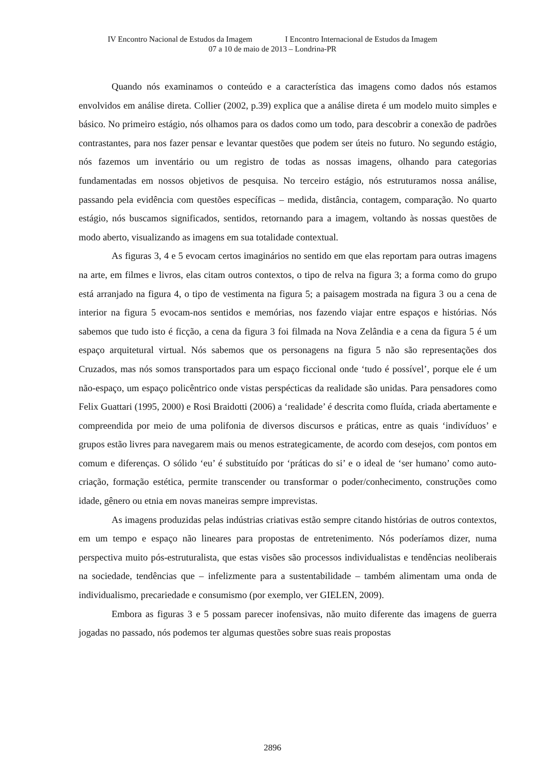IV Encontro Nacional de Estudos da Imagem I Encontro Internacional de Estudos da Imagem
07 a 10 de maio de 2013 – Londrina-PR
Quando nós examinamos o conteúdo e a característica das imagens como dados nós estamos envolvidos em análise direta. Collier (2002, p.39) explica que a análise direta é um modelo muito simples e básico. No primeiro estágio, nós olhamos para os dados como um todo, para descobrir a conexão de padrões contrastantes, para nos fazer pensar e levantar questões que podem ser úteis no futuro. No segundo estágio, nós fazemos um inventário ou um registro de todas as nossas imagens, olhando para categorias fundamentadas em nossos objetivos de pesquisa. No terceiro estágio, nós estruturamos nossa análise, passando pela evidência com questões específicas – medida, distância, contagem, comparação. No quarto estágio, nós buscamos significados, sentidos, retornando para a imagem, voltando às nossas questões de modo aberto, visualizando as imagens em sua totalidade contextual.
As figuras 3, 4 e 5 evocam certos imaginários no sentido em que elas reportam para outras imagens na arte, em filmes e livros, elas citam outros contextos, o tipo de relva na figura 3; a forma como do grupo está arranjado na figura 4, o tipo de vestimenta na figura 5; a paisagem mostrada na figura 3 ou a cena de interior na figura 5 evocam-nos sentidos e memórias, nos fazendo viajar entre espaços e histórias. Nós sabemos que tudo isto é ficção, a cena da figura 3 foi filmada na Nova Zelândia e a cena da figura 5 é um espaço arquitetural virtual. Nós sabemos que os personagens na figura 5 não são representações dos Cruzados, mas nós somos transportados para um espaço ficcional onde ‘tudo é possível’, porque ele é um não-espaço, um espaço policêntrico onde vistas perspécticas da realidade são unidas. Para pensadores como Felix Guattari (1995, 2000) e Rosi Braidotti (2006) a ‘realidade’ é descrita como fluída, criada abertamente e compreendida por meio de uma polifonia de diversos discursos e práticas, entre as quais ‘indivíduos’ e grupos estão livres para navegarem mais ou menos estrategicamente, de acordo com desejos, com pontos em comum e diferenças. O sólido ‘eu’ é substituído por ‘práticas do si’ e o ideal de ‘ser humano’ como auto-criação, formação estética, permite transcender ou transformar o poder/conhecimento, construções como idade, gênero ou etnia em novas maneiras sempre imprevistas.
As imagens produzidas pelas indústrias criativas estão sempre citando histórias de outros contextos, em um tempo e espaço não lineares para propostas de entretenimento. Nós poderíamos dizer, numa perspectiva muito pós-estruturalista, que estas visões são processos individualistas e tendências neoliberais na sociedade, tendências que – infelizmente para a sustentabilidade – também alimentam uma onda de individualismo, precariedade e consumismo (por exemplo, ver GIELEN, 2009).
Embora as figuras 3 e 5 possam parecer inofensivas, não muito diferente das imagens de guerra jogadas no passado, nós podemos ter algumas questões sobre suas reais propostas
2896